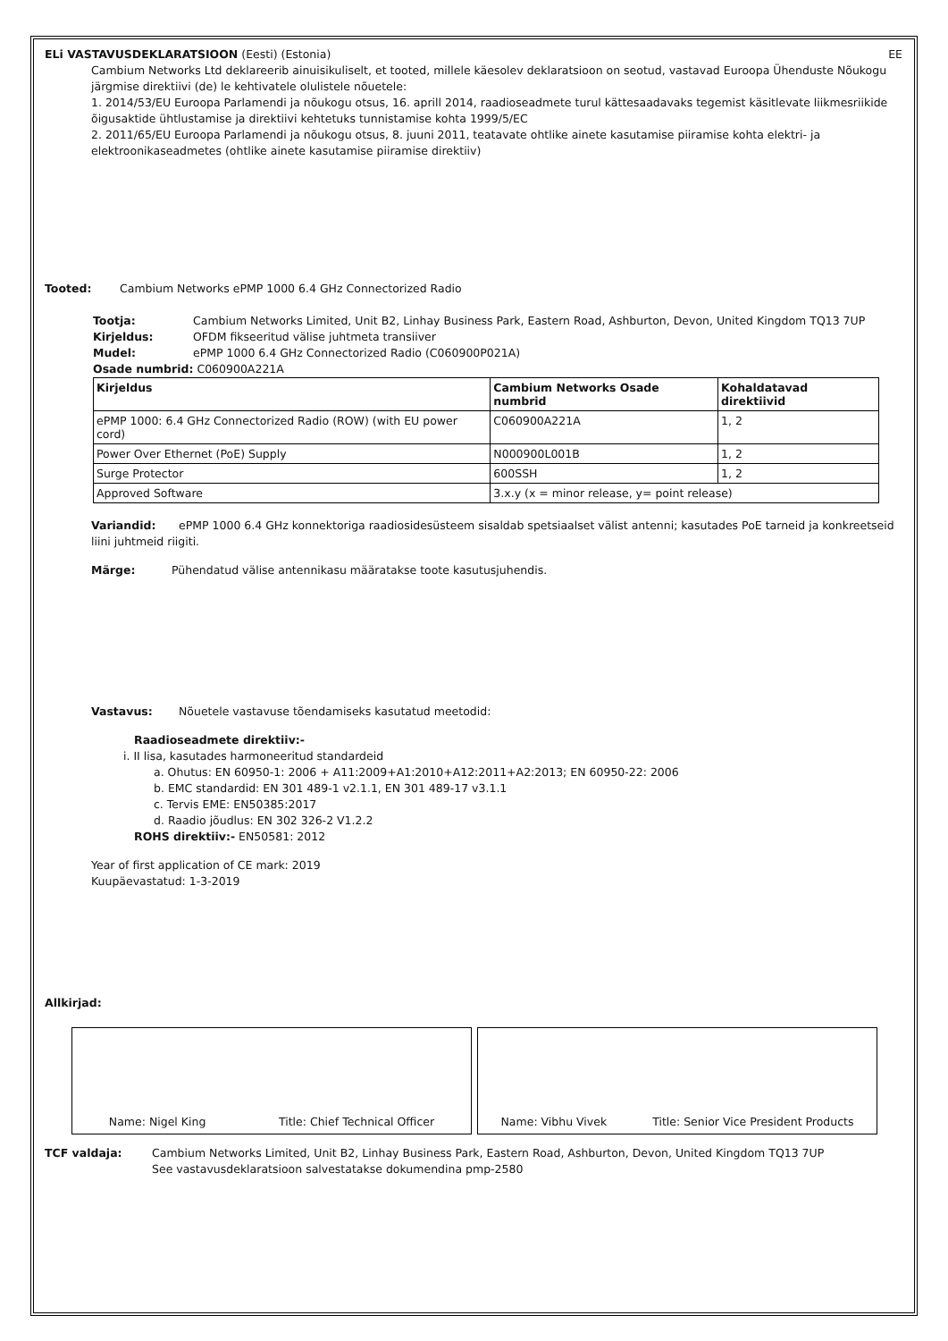ELi VASTAVUSDEKLARATSIOON (Eesti) (Estonia) EE
Cambium Networks Ltd deklareerib ainuisikuliselt, et tooted, millele käesolev deklaratsioon on seotud, vastavad Euroopa Ühenduste Nõukogu järgmise direktiivi (de) le kehtivatele olulistele nõuetele:
1. 2014/53/EU Euroopa Parlamendi ja nõukogu otsus, 16. aprill 2014, raadioseadmete turul kättesaadavaks tegemist käsitlevate liikmesriikide õigusaktide ühtlustamise ja direktiivi kehtetuks tunnistamise kohta 1999/5/EC
2. 2011/65/EU Euroopa Parlamendi ja nõukogu otsus, 8. juuni 2011, teatavate ohtlike ainete kasutamise piiramise kohta elektri- ja elektroonikaseadmetes (ohtlike ainete kasutamise piiramise direktiiv)
Tooted: Cambium Networks ePMP 1000 6.4 GHz Connectorized Radio
Tootja: Cambium Networks Limited, Unit B2, Linhay Business Park, Eastern Road, Ashburton, Devon, United Kingdom TQ13 7UP
Kirjeldus: OFDM fikseeritud välise juhtmeta transiiver
Mudel: ePMP 1000 6.4 GHz Connectorized Radio (C060900P021A)
Osade numbrid: C060900A221A
| Kirjeldus | Cambium Networks Osade numbrid | Kohaldatavad direktiivid |
| --- | --- | --- |
| ePMP 1000: 6.4 GHz Connectorized Radio (ROW) (with EU power cord) | C060900A221A | 1, 2 |
| Power Over Ethernet (PoE) Supply | N000900L001B | 1, 2 |
| Surge Protector | 600SSH | 1, 2 |
| Approved Software | 3.x.y (x = minor release, y= point release) | |
Variandid: ePMP 1000 6.4 GHz konnektoriga raadiosidesüsteem sisaldab spetsiaalset välist antenni; kasutades PoE tarneid ja konkreetseid liini juhtmeid riigiti.
Märge: Pühendatud välise antennikasu määratakse toote kasutusjuhendis.
Vastavus: Nõuetele vastavuse tõendamiseks kasutatud meetodid:
Raadioseadmete direktiiv:-
i. II lisa, kasutades harmoneeritud standardeid
a. Ohutus: EN 60950-1: 2006 + A11:2009+A1:2010+A12:2011+A2:2013; EN 60950-22: 2006
b. EMC standardid: EN 301 489-1 v2.1.1, EN 301 489-17 v3.1.1
c. Tervis EME: EN50385:2017
d. Raadio jõudlus: EN 302 326-2 V1.2.2
ROHS direktiiv:- EN50581: 2012
Year of first application of CE mark: 2019
Kuupäevastatud: 1-3-2019
Allkirjad:
Name: Nigel King Title: Chief Technical Officer Name: Vibhu Vivek Title: Senior Vice President Products
TCF valdaja: Cambium Networks Limited, Unit B2, Linhay Business Park, Eastern Road, Ashburton, Devon, United Kingdom TQ13 7UP
See vastavusdeklaratsioon salvestatakse dokumendina pmp-2580